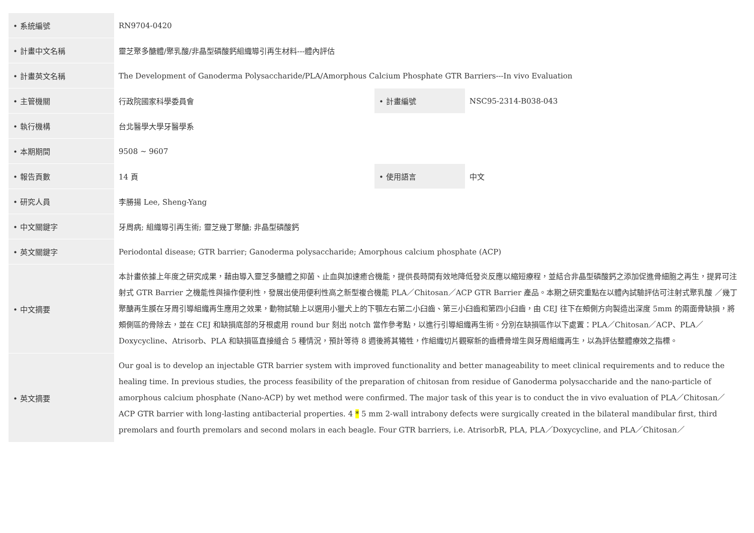| • 系統編號 | RN9704-0420 | | |
| • 計畫中文名稱 | 靈芝聚多醣體/聚乳酸/非晶型磷酸鈣組織導引再生材料---體內評估 | | |
| • 計畫英文名稱 | The Development of Ganoderma Polysaccharide/PLA/Amorphous Calcium Phosphate GTR Barriers---In vivo Evaluation | | |
| • 主管機關 | 行政院國家科學委員會 | • 計畫編號 | NSC95-2314-B038-043 |
| • 執行機構 | 台北醫學大學牙醫學系 | | |
| • 本期期間 | 9508 ~ 9607 | | |
| • 報告頁數 | 14 頁 | • 使用語言 | 中文 |
| • 研究人員 | 李勝揚 Lee, Sheng-Yang | | |
| • 中文關鍵字 | 牙周病; 組織導引再生術; 靈芝幾丁聚醣; 非晶型磷酸鈣 | | |
| • 英文關鍵字 | Periodontal disease; GTR barrier; Ganoderma polysaccharide; Amorphous calcium phosphate (ACP) | | |
| • 中文摘要 | 本計畫依據上年度之研究成果，藉由導入靈芝多醣體之抑菌、止血與加速癒合機能，提供長時間有效地降低發炎反應以縮短療程，並結合非晶型磷酸鈣之添加促進骨細胞之再生，提昇可注射式 GTR Barrier 之機能性與操作便利性，發展出使用便利性高之新型複合機能 PLA／Chitosan／ACP GTR Barrier 產品。本期之研究重點在以體內試驗評估可注射式聚乳酸 ／幾丁聚醣再生膜在牙周引導組織再生應用之效果，動物試驗上以選用小獵犬上的下顎左右第二小臼齒、第三小臼齒和第四小臼齒，由 CEJ 往下在頰側方向製造出深度 5mm 的兩面骨缺損，將頰側區的骨除去，並在 CEJ 和缺損底部的牙根處用 round bur 刻出 notch 當作參考點，以進行引導組織再生術。分別在缺損區作以下處置：PLA／Chitosan／ACP、PLA／Doxycycline、Atrisorb、PLA 和缺損區直接縫合 5 種情況，預計等待 8 週後將其犧牲，作組織切片觀察新的齒槽骨增生與牙周組織再生，以為評估整體療效之指標。 | | |
| • 英文摘要 | Our goal is to develop an injectable GTR barrier system with improved functionality and better manageability to meet clinical requirements and to reduce the healing time. In previous studies, the process feasibility of the preparation of chitosan from residue of Ganoderma polysaccharide and the nano-particle of amorphous calcium phosphate (Nano-ACP) by wet method were confirmed. The major task of this year is to conduct the in vivo evaluation of PLA／Chitosan／ACP GTR barrier with long-lasting antibacterial properties. 4 * 5 mm 2-wall intrabony defects were surgically created in the bilateral mandibular first, third premolars and fourth premolars and second molars in each beagle. Four GTR barriers, i.e. AtrisorbR, PLA, PLA／Doxycycline, and PLA／Chitosan／ | | |